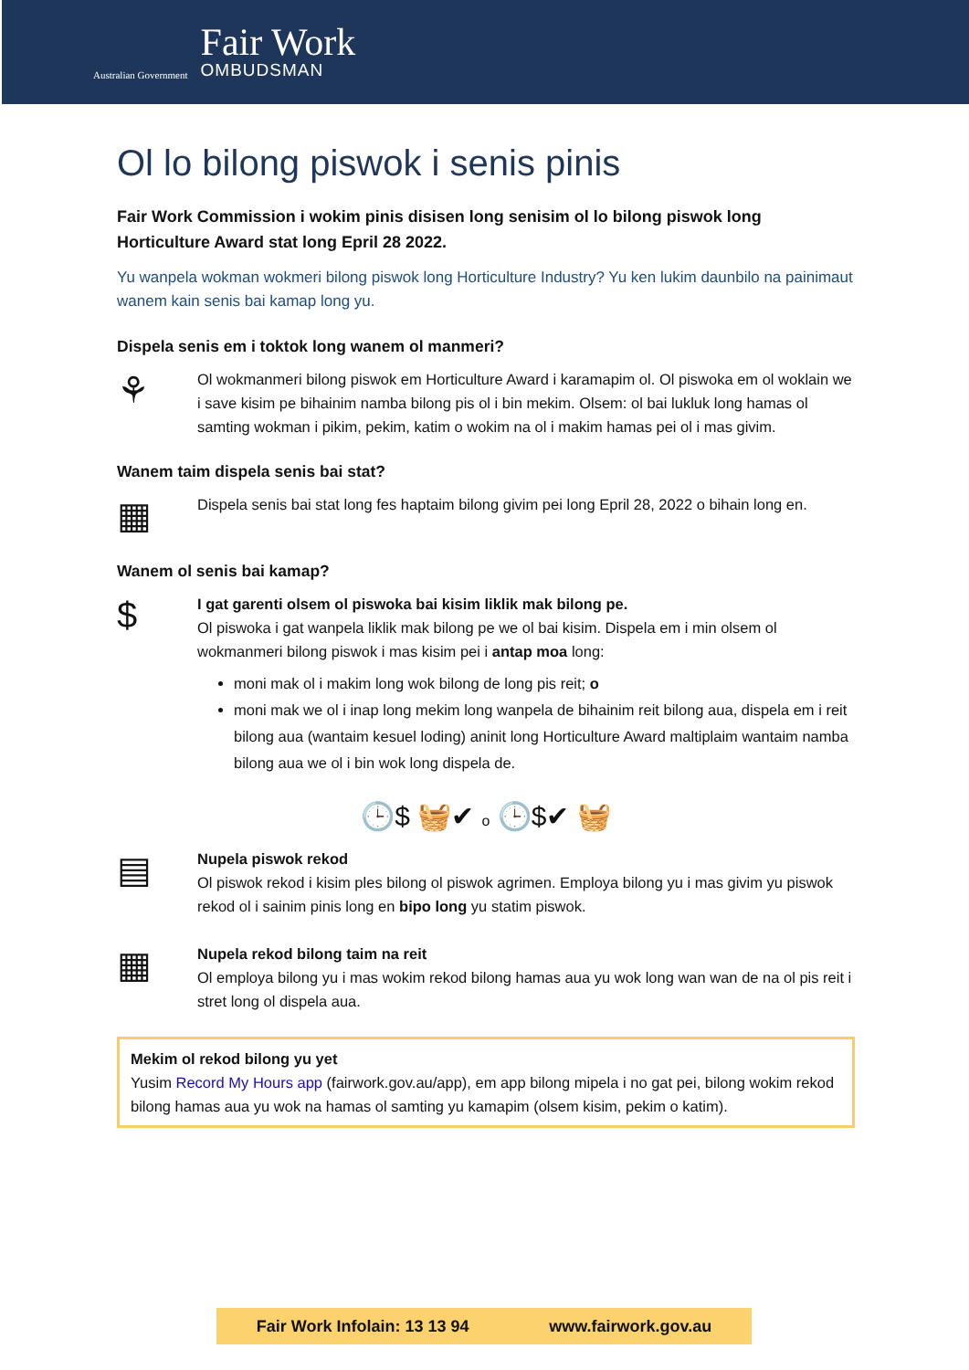Australian Government
Fair Work
OMBUDSMAN
Ol lo bilong piswok i senis pinis
Fair Work Commission i wokim pinis disisen long senisim ol lo bilong piswok long Horticulture Award stat long Epril 28 2022.
Yu wanpela wokman wokmeri bilong piswok long Horticulture Industry? Yu ken lukim daunbilo na painimaut wanem kain senis bai kamap long yu.
Dispela senis em i toktok long wanem ol manmeri?
⚘
Ol wokmanmeri bilong piswok em Horticulture Award i karamapim ol. Ol piswoka em ol woklain we i save kisim pe bihainim namba bilong pis ol i bin mekim. Olsem: ol bai lukluk long hamas ol samting wokman i pikim, pekim, katim o wokim na ol i makim hamas pei ol i mas givim.
Wanem taim dispela senis bai stat?
▦
Dispela senis bai stat long fes haptaim bilong givim pei long Epril 28, 2022 o bihain long en.
Wanem ol senis bai kamap?
$
I gat garenti olsem ol piswoka bai kisim liklik mak bilong pe.
Ol piswoka i gat wanpela liklik mak bilong pe we ol bai kisim. Dispela em i min olsem ol wokmanmeri bilong piswok i mas kisim pei i antap moa long:
moni mak ol i makim long wok bilong de long pis reit; o
moni mak we ol i inap long mekim long wanpela de bihainim reit bilong aua, dispela em i reit bilong aua (wantaim kesuel loding) aninit long Horticulture Award maltiplaim wantaim namba bilong aua we ol i bin wok long dispela de.
🕒$ 🧺✔ o 🕒$✔ 🧺
▤
Nupela piswok rekod
Ol piswok rekod i kisim ples bilong ol piswok agrimen. Employa bilong yu i mas givim yu piswok rekod ol i sainim pinis long en bipo long yu statim piswok.
▦
Nupela rekod bilong taim na reit
Ol employa bilong yu i mas wokim rekod bilong hamas aua yu wok long wan wan de na ol pis reit i stret long ol dispela aua.
Mekim ol rekod bilong yu yet
Yusim Record My Hours app (fairwork.gov.au/app), em app bilong mipela i no gat pei, bilong wokim rekod bilong hamas aua yu wok na hamas ol samting yu kamapim (olsem kisim, pekim o katim).
Fair Work Infolain: 13 13 94 www.fairwork.gov.au